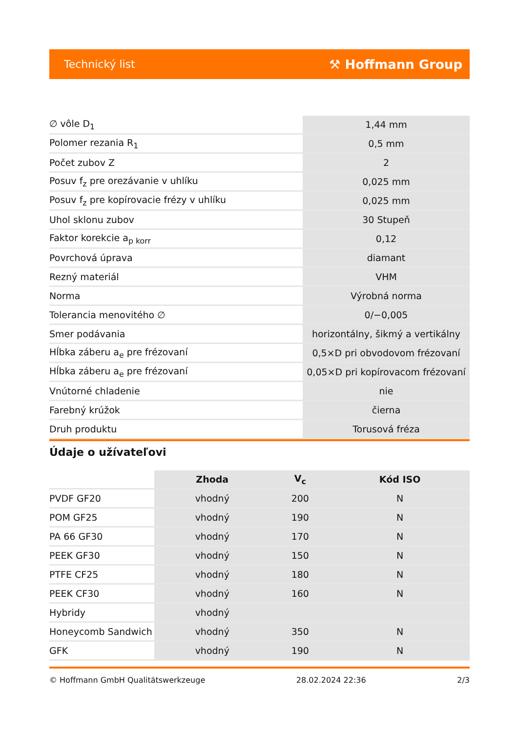Technický list ⚒ Hoffmann Group
| ∅ vôle D<sub>1</sub> | 1,44 mm |
| Polomer rezania R<sub>1</sub> | 0,5 mm |
| Počet zubov Z | 2 |
| Posuv f<sub>z</sub> pre orezávanie v uhlíku | 0,025 mm |
| Posuv f<sub>z</sub> pre kopírovacie frézy v uhlíku | 0,025 mm |
| Uhol sklonu zubov | 30 Stupeň |
| Faktor korekcie a<sub>p korr</sub> | 0,12 |
| Povrchová úprava | diamant |
| Rezný materiál | VHM |
| Norma | Výrobná norma |
| Tolerancia menovitého ∅ | 0/−0,005 |
| Smer podávania | horizontálny, šikmý a vertikálny |
| Hĺbka záberu a<sub>e</sub> pre frézovaní | 0,5×D pri obvodovom frézovaní |
| Hĺbka záberu a<sub>e</sub> pre frézovaní | 0,05×D pri kopírovacom frézovaní |
| Vnútorné chladenie | nie |
| Farebný krúžok | čierna |
| Druh produktu | Torusová fréza |
Údaje o užívateľovi
| | Zhoda | V<sub>c</sub> | Kód ISO |
| --- | --- | --- | --- |
| PVDF GF20 | vhodný | 200 | N |
| POM GF25 | vhodný | 190 | N |
| PA 66 GF30 | vhodný | 170 | N |
| PEEK GF30 | vhodný | 150 | N |
| PTFE CF25 | vhodný | 180 | N |
| PEEK CF30 | vhodný | 160 | N |
| Hybridy | vhodný | | |
| Honeycomb Sandwich | vhodný | 350 | N |
| GFK | vhodný | 190 | N |
© Hoffmann GmbH Qualitätswerkzeuge 28.02.2024 22:36 2/3